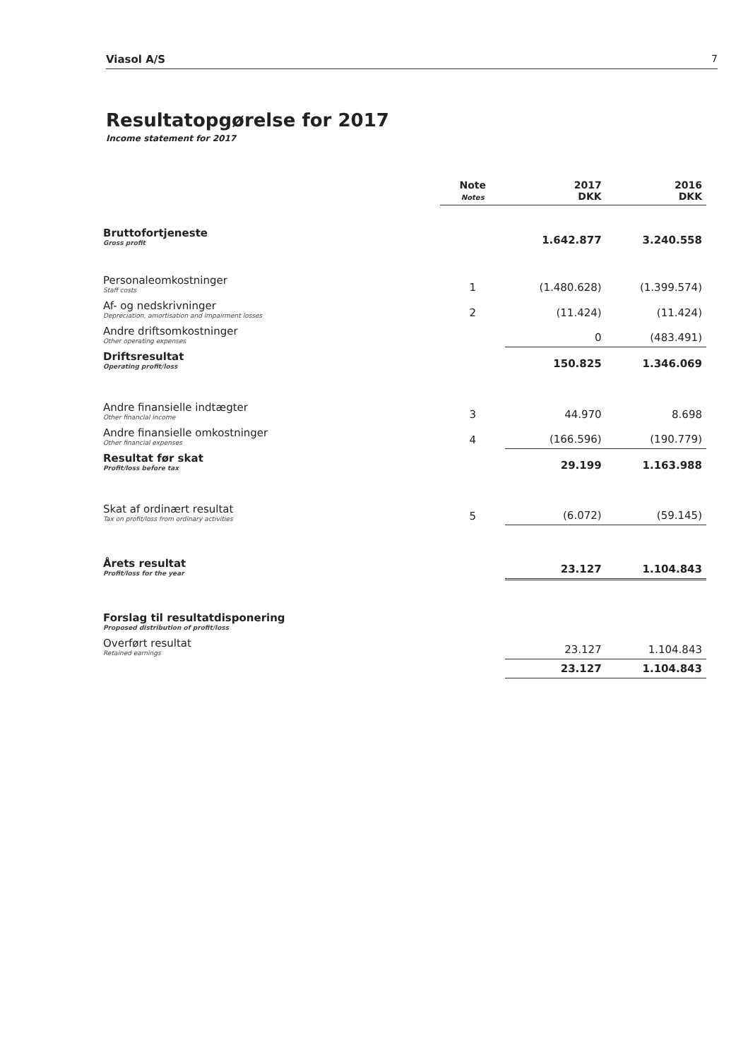Viasol A/S 7
Resultatopgørelse for 2017
Income statement for 2017
| | Note Notes | 2017 DKK | 2016 DKK |
| --- | --- | --- | --- |
| Bruttofortjeneste Gross profit | | 1.642.877 | 3.240.558 |
| Personaleomkostninger Staff costs | 1 | (1.480.628) | (1.399.574) |
| Af- og nedskrivninger Depreciation, amortisation and impairment losses | 2 | (11.424) | (11.424) |
| Andre driftsomkostninger Other operating expenses | | 0 | (483.491) |
| Driftsresultat Operating profit/loss | | 150.825 | 1.346.069 |
| Andre finansielle indtægter Other financial income | 3 | 44.970 | 8.698 |
| Andre finansielle omkostninger Other financial expenses | 4 | (166.596) | (190.779) |
| Resultat før skat Profit/loss before tax | | 29.199 | 1.163.988 |
| Skat af ordinært resultat Tax on profit/loss from ordinary activities | 5 | (6.072) | (59.145) |
| Årets resultat Profit/loss for the year | | 23.127 | 1.104.843 |
| Forslag til resultatdisponering Proposed distribution of profit/loss | | | |
| Overført resultat Retained earnings | | 23.127 | 1.104.843 |
| | | 23.127 | 1.104.843 |